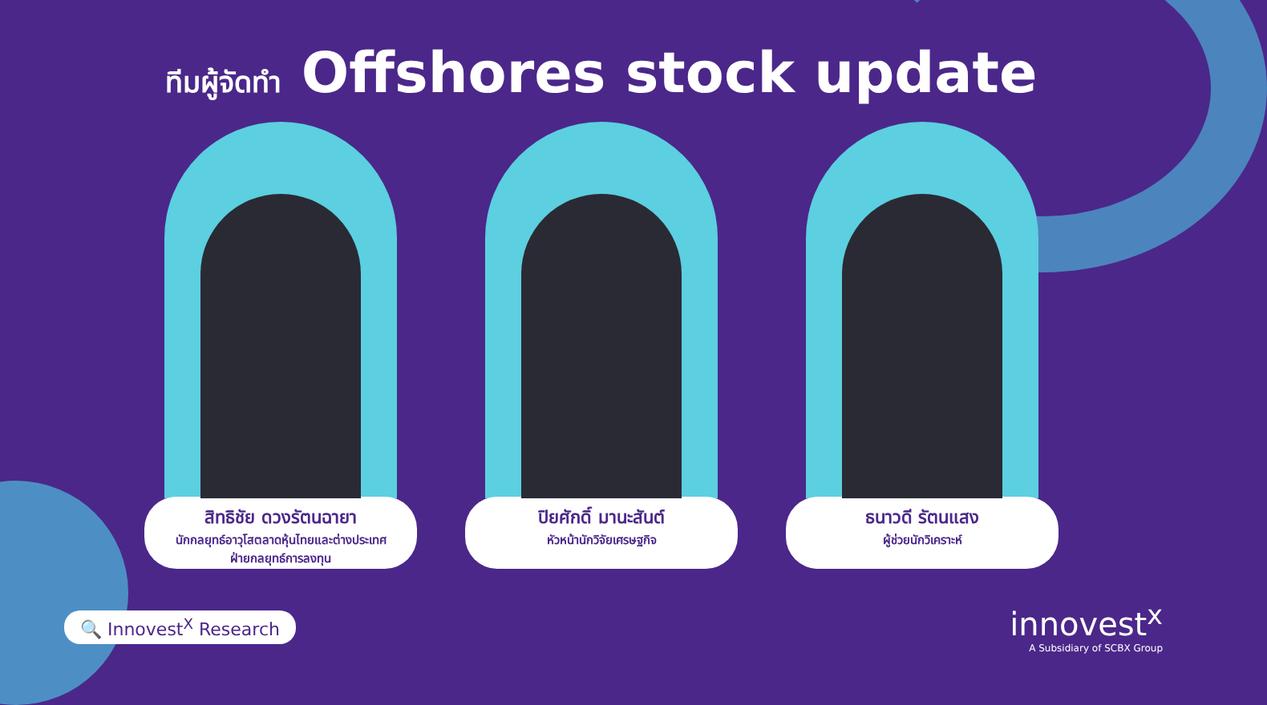ทีมผู้จัดทำ Offshores stock update
สิทธิชัย ดวงรัตนฉายา
นักกลยุทธ์อาวุโสตลาดหุ้นไทยและต่างประเทศ
ฝ่ายกลยุทธ์การลงทุน
ปิยศักดิ์ มานะสันต์
หัวหน้านักวิจัยเศรษฐกิจ
ธนาวดี รัตนแสง
ผู้ช่วยนักวิเคราะห์
🔍 Innovest<sup>X</sup> Research
innovest<sup>x</sup>
A Subsidiary of SCBX Group